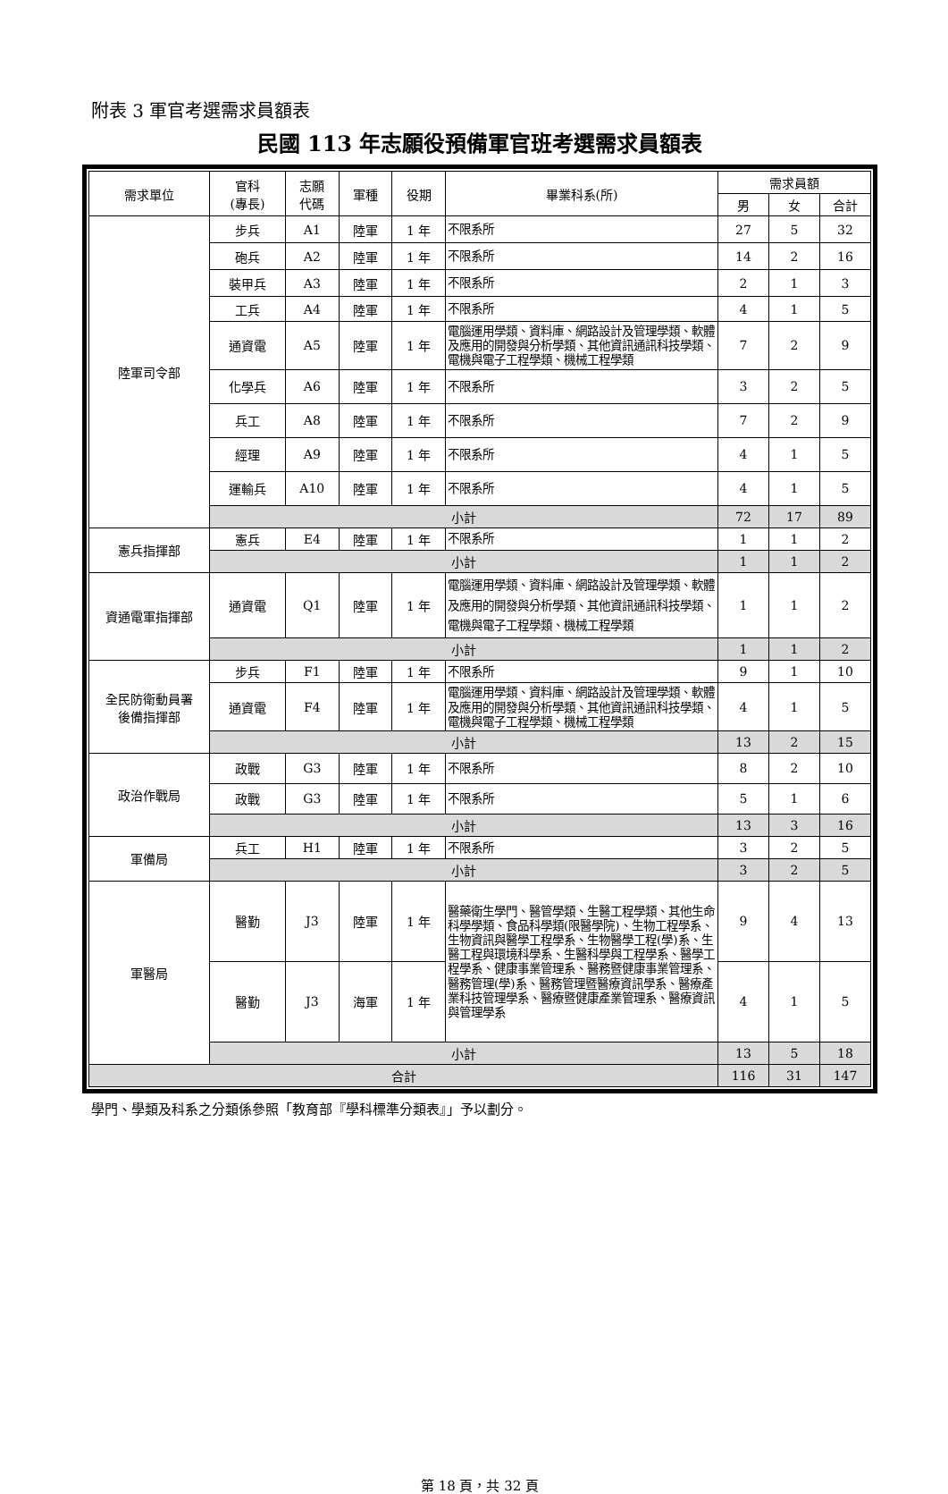附表 3 軍官考選需求員額表
民國 113 年志願役預備軍官班考選需求員額表
| 需求單位 | 官科 (專長) | 志願 代碼 | 軍種 | 役期 | 畢業科系(所) | 需求員額 | | |
| --- | --- | --- | --- | --- | --- | --- | --- | --- |
| | | | | | | 男 | 女 | 合計 |
| 陸軍司令部 | 步兵 | A1 | 陸軍 | 1 年 | 不限系所 | 27 | 5 | 32 |
| | 砲兵 | A2 | 陸軍 | 1 年 | 不限系所 | 14 | 2 | 16 |
| | 裝甲兵 | A3 | 陸軍 | 1 年 | 不限系所 | 2 | 1 | 3 |
| | 工兵 | A4 | 陸軍 | 1 年 | 不限系所 | 4 | 1 | 5 |
| | 通資電 | A5 | 陸軍 | 1 年 | 電腦運用學類、資料庫、網路設計及管理學類、軟體及應用的開發與分析學類、其他資訊通訊科技學類、電機與電子工程學類、機械工程學類 | 7 | 2 | 9 |
| | 化學兵 | A6 | 陸軍 | 1 年 | 不限系所 | 3 | 2 | 5 |
| | 兵工 | A8 | 陸軍 | 1 年 | 不限系所 | 7 | 2 | 9 |
| | 經理 | A9 | 陸軍 | 1 年 | 不限系所 | 4 | 1 | 5 |
| | 運輸兵 | A10 | 陸軍 | 1 年 | 不限系所 | 4 | 1 | 5 |
| | 小計 | | | | | 72 | 17 | 89 |
| 憲兵指揮部 | 憲兵 | E4 | 陸軍 | 1 年 | 不限系所 | 1 | 1 | 2 |
| | 小計 | | | | | 1 | 1 | 2 |
| 資通電軍指揮部 | 通資電 | Q1 | 陸軍 | 1 年 | 電腦運用學類、資料庫、網路設計及管理學類、軟體及應用的開發與分析學類、其他資訊通訊科技學類、電機與電子工程學類、機械工程學類 | 1 | 1 | 2 |
| | 小計 | | | | | 1 | 1 | 2 |
| 全民防衛動員署 後備指揮部 | 步兵 | F1 | 陸軍 | 1 年 | 不限系所 | 9 | 1 | 10 |
| | 通資電 | F4 | 陸軍 | 1 年 | 電腦運用學類、資料庫、網路設計及管理學類、軟體及應用的開發與分析學類、其他資訊通訊科技學類、電機與電子工程學類、機械工程學類 | 4 | 1 | 5 |
| | 小計 | | | | | 13 | 2 | 15 |
| 政治作戰局 | 政戰 | G3 | 陸軍 | 1 年 | 不限系所 | 8 | 2 | 10 |
| | 政戰 | G3 | 陸軍 | 1 年 | 不限系所 | 5 | 1 | 6 |
| | 小計 | | | | | 13 | 3 | 16 |
| 軍備局 | 兵工 | H1 | 陸軍 | 1 年 | 不限系所 | 3 | 2 | 5 |
| | 小計 | | | | | 3 | 2 | 5 |
| 軍醫局 | 醫勤 | J3 | 陸軍 | 1 年 | 醫藥衛生學門、醫管學類、生醫工程學類、其他生命科學學類、食品科學類(限醫學院)、生物工程學系、生物資訊與醫學工程學系、生物醫學工程(學)系、生醫工程與環境科學系、生醫科學與工程學系、醫學工程學系、健康事業管理系、醫務暨健康事業管理系、醫務管理(學)系、醫務管理暨醫療資訊學系、醫療產業科技管理學系、醫療暨健康產業管理系、醫療資訊與管理學系 | 9 | 4 | 13 |
| | 醫勤 | J3 | 海軍 | 1 年 | | 4 | 1 | 5 |
| | 小計 | | | | | 13 | 5 | 18 |
| 合計 | | | | | | 116 | 31 | 147 |
學門、學類及科系之分類係參照「教育部『學科標準分類表』」予以劃分。
第 18 頁，共 32 頁